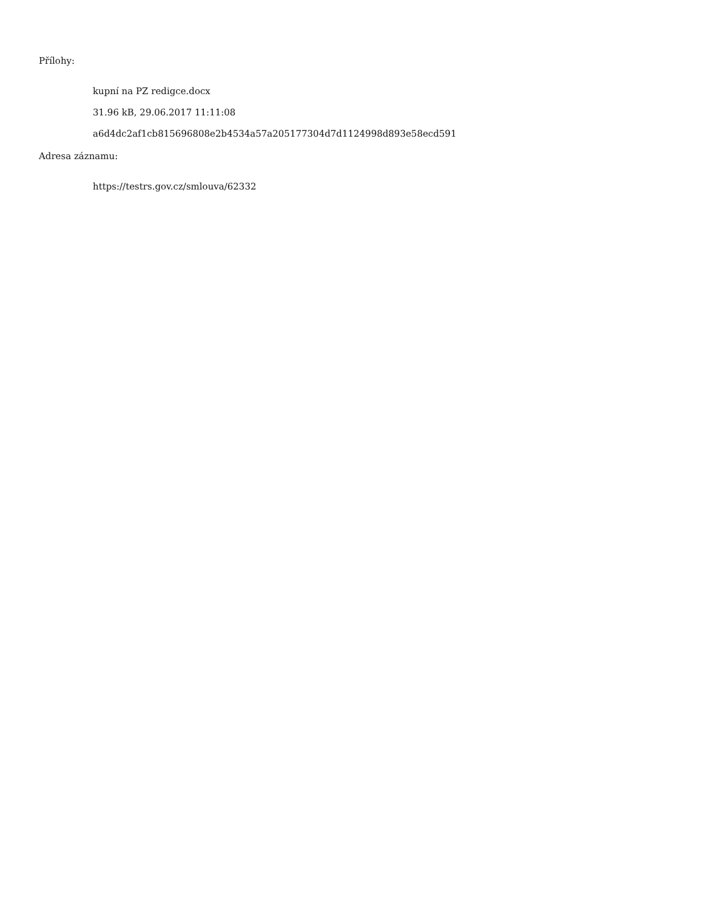Přílohy:
kupní na PZ redigce.docx
31.96 kB, 29.06.2017 11:11:08
a6d4dc2af1cb815696808e2b4534a57a205177304d7d1124998d893e58ecd591
Adresa záznamu:
https://testrs.gov.cz/smlouva/62332